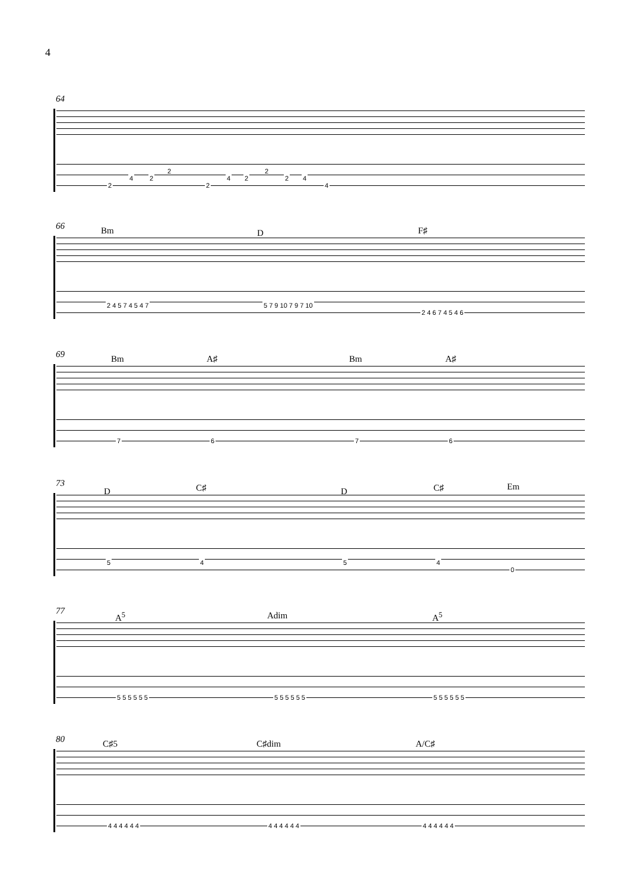4
64
2
4 2
2
2
4 2
2
2 4
4
66 Bm D F♯
2 4 5 7 4 5 4 7 5 7 9 10 7 9 7 10
2 4 6 7 4 5 4 6
69 Bm A♯ Bm A♯
7 6 7 6
73
D C♯ D C♯ Em
5 4 5 4
0
77 A<sup>5</sup> Adim A<sup>5</sup>
5 5 5 5 5 5 5 5 5 5 5 5 5 5 5 5 5 5
80 C♯5 C♯dim A/C♯
4 4 4 4 4 4 4 4 4 4 4 4 4 4 4 4 4 4